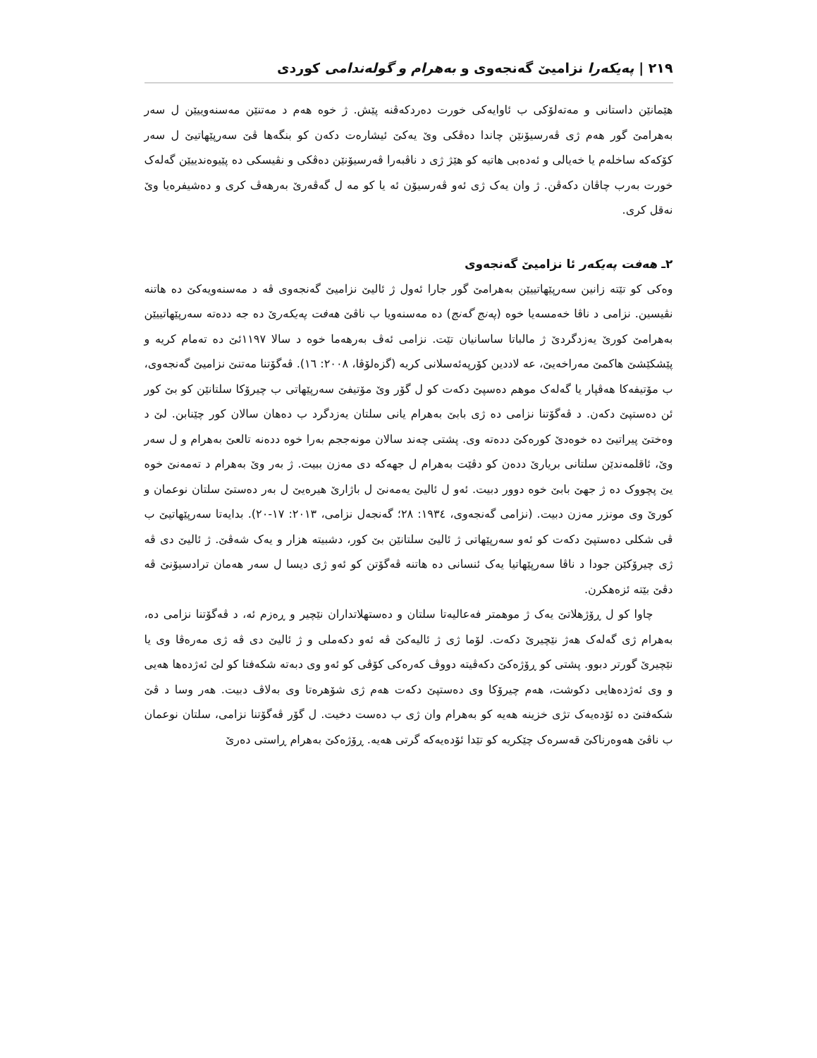٢١٩ | پەیکەرا نزامیێ گەنجەوی و بەهرام و گولەندامی کوردی
هێمانێن داستانی و مەتەلۆکی ب ئاوایەکی خورت دەردکەڤنە پێش. ژ خوە هەم د مەتنێن مەسنەوییێن ل سەر بەهرامێ گور هەم ژی ڤەرسیۆنێن چاندا دەڤکی وێ یەکێ ئیشارەت دکەن کو بنگەها ڤێ سەرپێهاتیێ ل سەر کۆکەکە ساخلەم یا خەیالی و ئەدەبی هاتیە کو هێژ ژی د ناڤبەرا ڤەرسیۆنێن دەڤکی و نڤیسکی دە پێیوەندییێن گەلەک خورت بەرب چاڤان دکەڤن. ژ وان یەک ژی ئەو ڤەرسیۆن ئە یا کو مە ل گەڤەرێ بەرهەڤ کری و دەشیفرەیا وێ نەقل کری.
٢ـ هەفت پەیکەر ئا نزامیێ گەنجەوی
وەکی کو تێتە زانین سەرپێهاتییێن بەهرامێ گور جارا ئەول ژ ئالیێ نزامیێ گەنجەوی ڤە د مەسنەویەکێ دە هاتنە نڤیسین. نزامی د ناڤا خەمسەیا خوە (پەنج گەنج) دە مەسنەویا ب ناڤێ هەفت پەیکەرێ دە جە ددەتە سەرپێهاتییێن بەهرامێ کورێ یەزدگردێ ژ مالباتا ساسانیان تێت. نزامی ئەڤ بەرهەما خوە د سالا ١١٩٧ئێ دە تەمام کریە و پێشکێشێ هاکمێ مەراخەیێ، عە لاددین کۆرپەئەسلانی کریە (گزەلۆڤا، ٢٠٠٨: ١٦). ڤەگۆتنا مەتنێ نزامیێ گەنجەوی، ب مۆتیفەکا هەڤپار یا گەلەک موهم دەسپێ دکەت کو ل گۆر وێ مۆتیفێ سەرپێهاتی ب چیرۆکا سلتانێن کو بێ کور ئن دەستپێ دکەن. د ڤەگۆتنا نزامی دە ژی بابێ بەهرام یانی سلتان یەزدگرد ب دەهان سالان کور چێنابن. لێ د وەختێ پیراتیێ دە خوەدێ کورەکێ ددەتە وی. پشتی چەند سالان مونەججم بەرا خوە ددەنە تالعێ بەهرام و ل سەر وێ، ئاقلمەندێن سلتانی بریارێ ددەن کو دڤێت بەهرام ل جهەکە دی مەزن ببیت. ژ بەر وێ بەهرام د تەمەنێ خوە یێ پچووک دە ژ جهێ بابێ خوە دوور دبیت. ئەو ل ئالیێ یەمەنێ ل باژارێ هیرەیێ ل بەر دەستێ سلتان نوعمان و کورێ وی مونزر مەزن دبیت. (نزامی گەنجەوی، ١٩٣٤: ٢٨؛ گەنجەل نزامی، ٢٠١٣: ١٧-٢٠). بدایەتا سەرپێهاتیێ ب ڤی شکلی دەستپێ دکەت کو ئەو سەرپێهاتی ژ ئالیێ سلتانێن بێ کور، دشبیتە هزار و یەک شەڤێ. ژ ئالیێ دی ڤە ژی چیرۆکێن جودا د ناڤا سەرپێهاتیا یەک ئنسانی دە هاتنە ڤەگۆتن کو ئەو ژی دیسا ل سەر هەمان ترادسیۆنێ ڤە دڤێ بێتە ئزەهکرن.
چاوا کو ل ڕۆژهلاتێ یەک ژ موهمتر فەعالیەتا سلتان و دەستهلاتداران نێچیر و ڕەزم ئە، د ڤەگۆتنا نزامی دە، بەهرام ژی گەلەک هەژ نێچیرێ دکەت. لۆما ژی ژ ئالیەکێ ڤە ئەو دکەملی و ژ ئالیێ دی ڤە ژی مەرەڤا وی یا نێچیرێ گورتر دبوو. پشتی کو ڕۆژەکێ دکەڤیتە دووڤ کەرەکی کۆڤی کو ئەو وی دبەتە شکەفتا کو لێ ئەژدەها هەیی و وی ئەژدەهایی دکوشت، هەم چیرۆکا وی دەستپێ دکەت هەم ژی شۆهرەتا وی بەلاڤ دبیت. هەر وسا د ڤێ شکەفتێ دە ئۆدەیەک تژی خزینە هەیە کو بەهرام وان ژی ب دەست دخیت. ل گۆر ڤەگۆتنا نزامی، سلتان نوعمان ب ناڤێ هەوەرناکێ قەسرەک چێکریە کو تێدا ئۆدەیەکە گرتی هەیە. ڕۆژەکێ بەهرام ڕاستی دەرێ